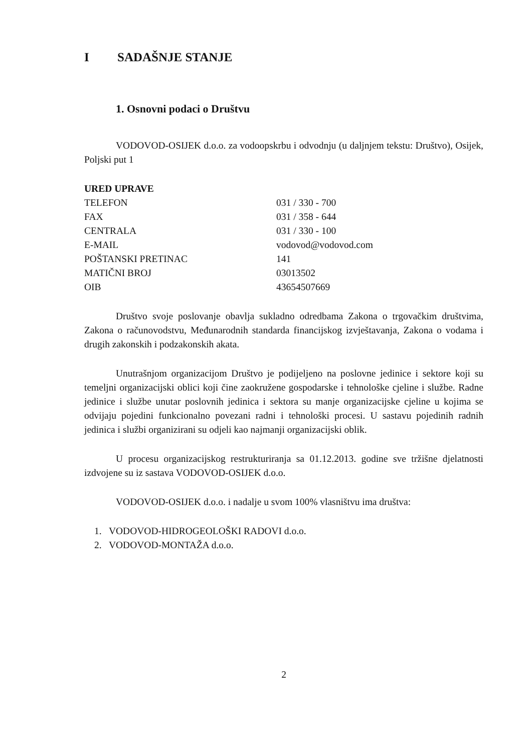I SADAŠNJE STANJE
1. Osnovni podaci o Društvu
VODOVOD-OSIJEK d.o.o. za vodoopskrbu i odvodnju (u daljnjem tekstu: Društvo), Osijek, Poljski put 1
| URED UPRAVE | |
| TELEFON | 031 / 330 - 700 |
| FAX | 031 / 358 - 644 |
| CENTRALA | 031 / 330 - 100 |
| E-MAIL | vodovod@vodovod.com |
| POŠTANSKI PRETINAC | 141 |
| MATIČNI BROJ | 03013502 |
| OIB | 43654507669 |
Društvo svoje poslovanje obavlja sukladno odredbama Zakona o trgovačkim društvima, Zakona o računovodstvu, Međunarodnih standarda financijskog izvještavanja, Zakona o vodama i drugih zakonskih i podzakonskih akata.
Unutrašnjom organizacijom Društvo je podijeljeno na poslovne jedinice i sektore koji su temeljni organizacijski oblici koji čine zaokružene gospodarske i tehnološke cjeline i službe. Radne jedinice i službe unutar poslovnih jedinica i sektora su manje organizacijske cjeline u kojima se odvijaju pojedini funkcionalno povezani radni i tehnološki procesi. U sastavu pojedinih radnih jedinica i službi organizirani su odjeli kao najmanji organizacijski oblik.
U procesu organizacijskog restrukturiranja sa 01.12.2013. godine sve tržišne djelatnosti izdvojene su iz sastava VODOVOD-OSIJEK d.o.o.
VODOVOD-OSIJEK d.o.o. i nadalje u svom 100% vlasništvu ima društva:
1. VODOVOD-HIDROGEOLOŠKI RADOVI d.o.o.
2. VODOVOD-MONTAŽA d.o.o.
2